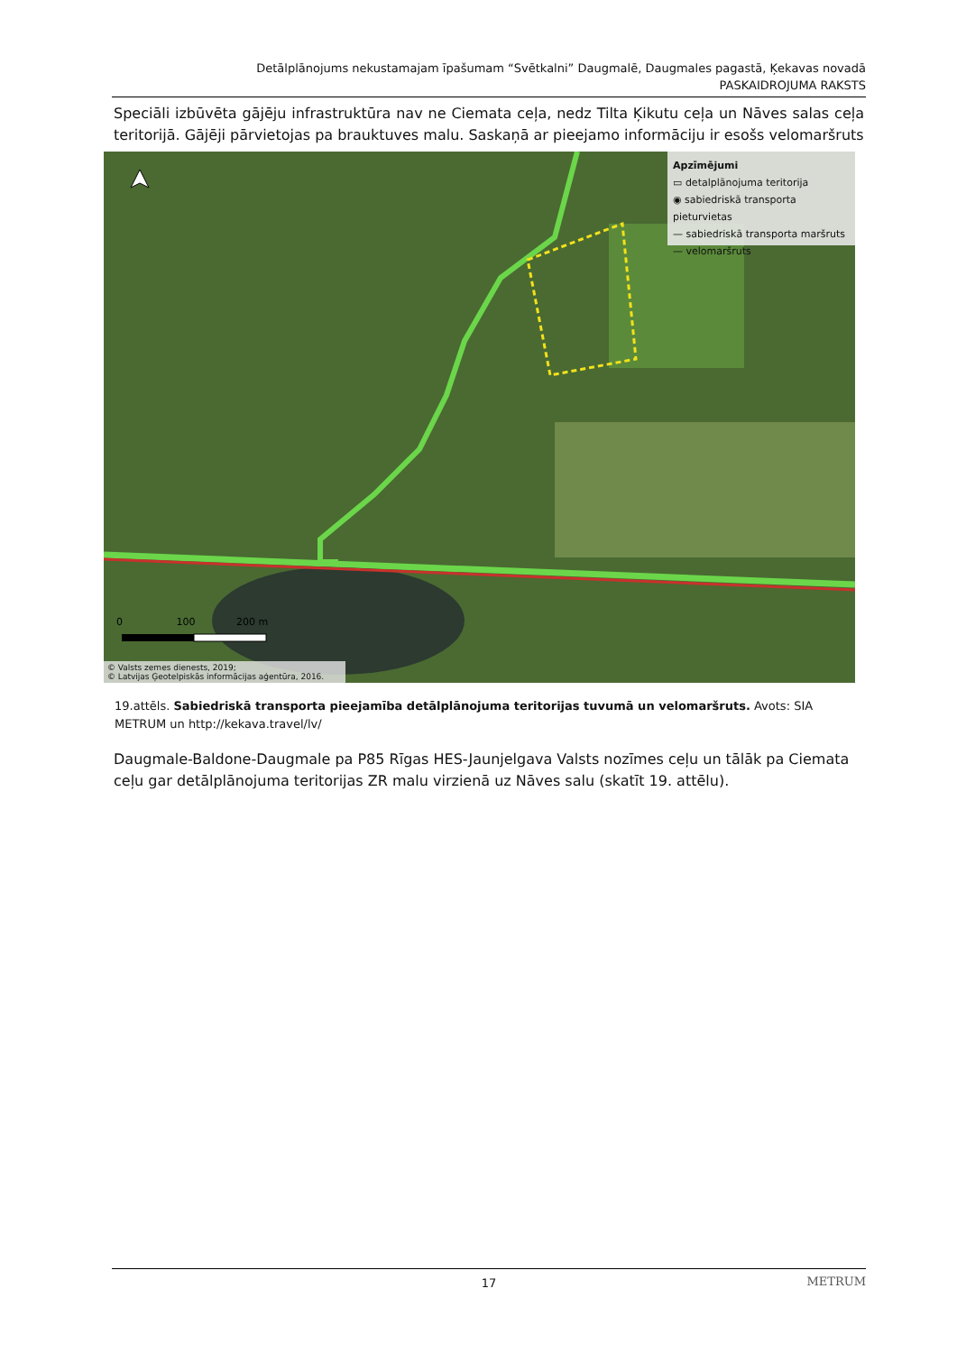Detālplānojums nekustamajam īpašumam “Svētkalni” Daugmalē, Daugmales pagastā, Ķekavas novadā
PASKAIDROJUMA RAKSTS
Speciāli izbūvēta gājēju infrastruktūra nav ne Ciemata ceļa, nedz Tilta Ķikutu ceļa un Nāves salas ceļa teritorijā. Gājēji pārvietojas pa brauktuves malu. Saskaņā ar pieejamo informāciju ir esošs velomaršruts
Apzīmējumi
▭ detalplānojuma teritorija
◉ sabiedriskā transporta pieturvietas
— sabiedriskā transporta maršruts
— velomaršruts
0 100 200 m
© Valsts zemes dienests, 2019;
© Latvijas Ģeotelpiskās informācijas aģentūra, 2016.
19.attēls. Sabiedriskā transporta pieejamība detālplānojuma teritorijas tuvumā un velomaršruts. Avots: SIA METRUM un http://kekava.travel/lv/
Daugmale-Baldone-Daugmale pa P85 Rīgas HES-Jaunjelgava Valsts nozīmes ceļu un tālāk pa Ciemata ceļu gar detālplānojuma teritorijas ZR malu virzienā uz Nāves salu (skatīt 19. attēlu).
17 METRUM